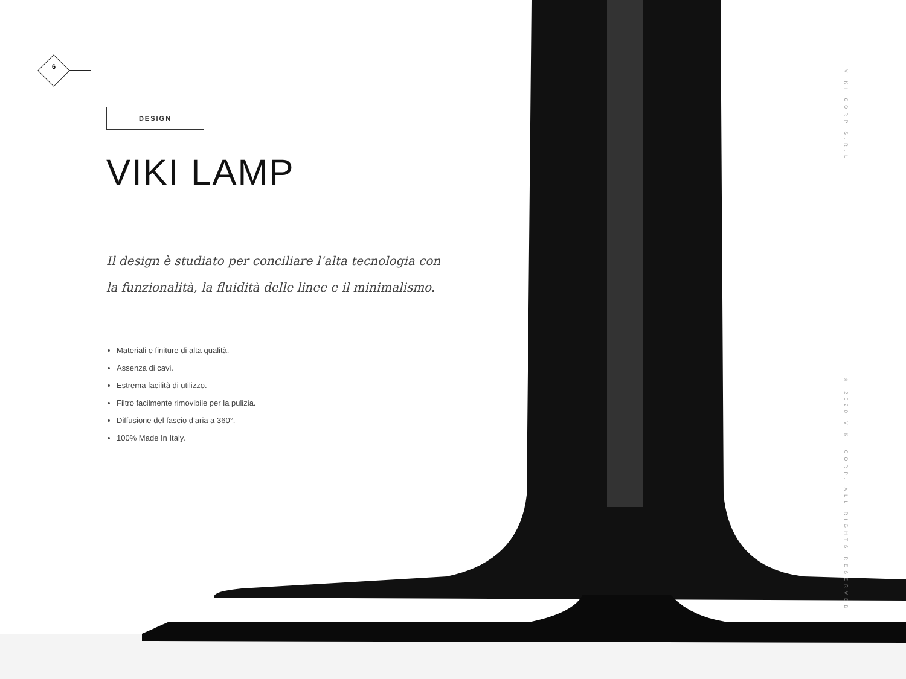6
DESIGN
VIKI LAMP
Il design è studiato per conciliare l’alta tecnologia con la funzionalità, la fluidità delle linee e il minimalismo.
Materiali e finiture di alta qualità.
Assenza di cavi.
Estrema facilità di utilizzo.
Filtro facilmente rimovibile per la pulizia.
Diffusione del fascio d’aria a 360°.
100% Made In Italy.
VIKI CORP S.R.L.
© 2020 VIKI CORP. ALL RIGHTS RESERVED